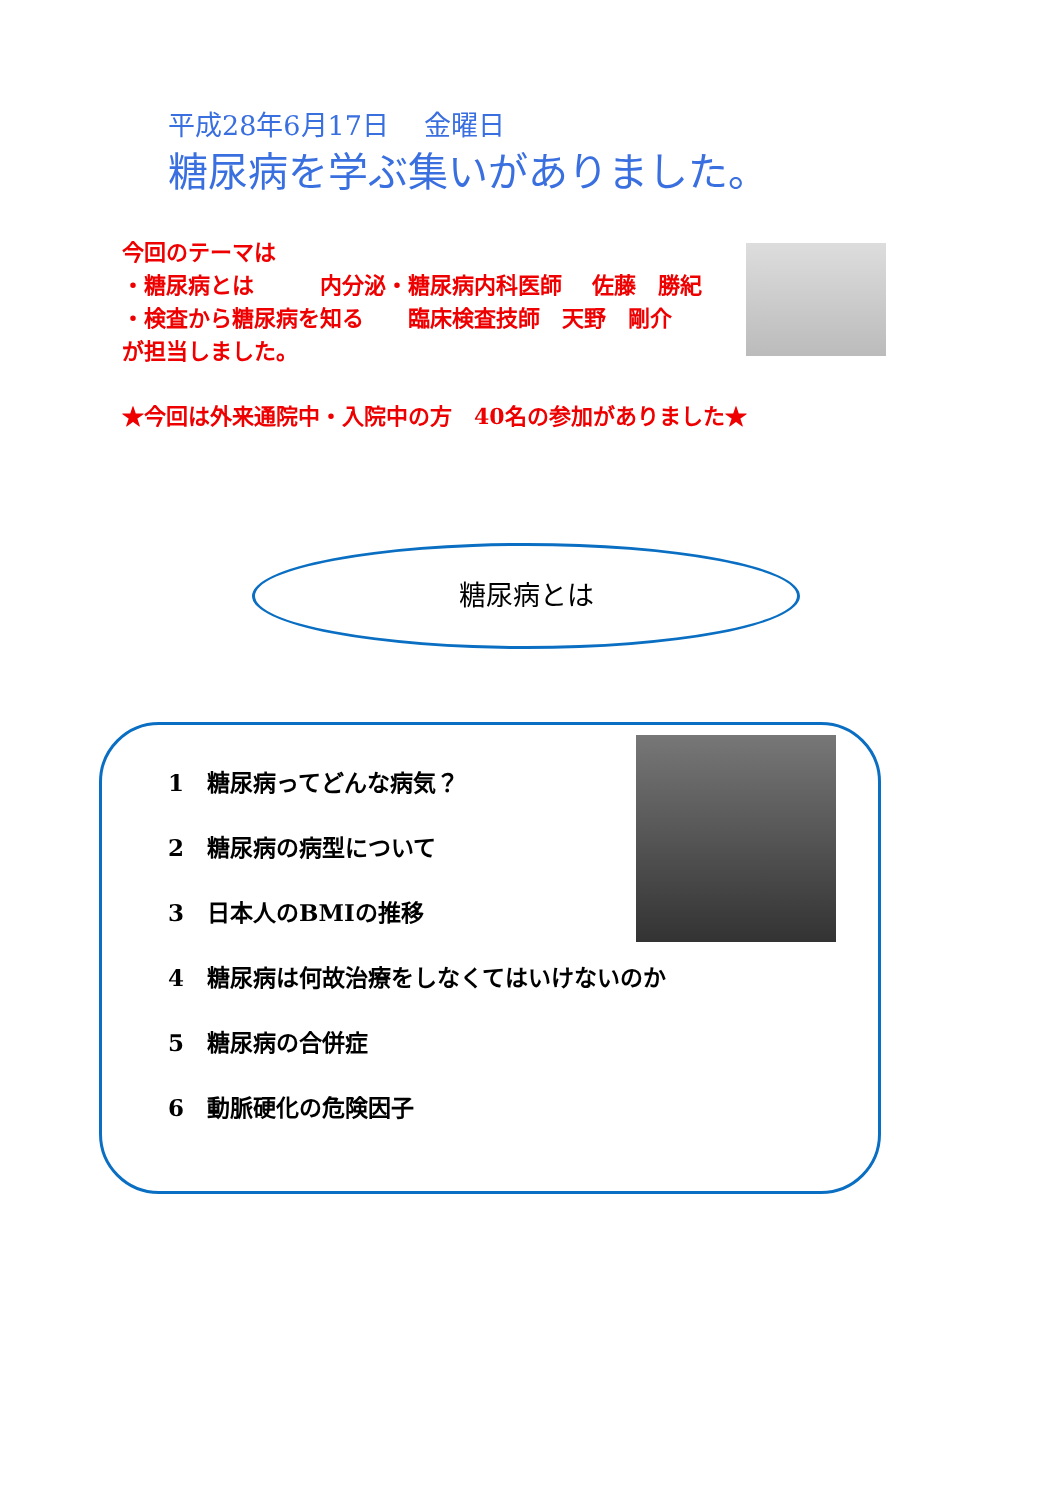平成28年6月17日　 金曜日
糖尿病を学ぶ集いがありました。
今回のテーマは
・糖尿病とは　　　内分泌・糖尿病内科医師　 佐藤　勝紀
・検査から糖尿病を知る　　臨床検査技師　天野　剛介
が担当しました。
★今回は外来通院中・入院中の方　40名の参加がありました★
糖尿病とは
1　糖尿病ってどんな病気？
2　糖尿病の病型について
3　日本人のBMIの推移
4　糖尿病は何故治療をしなくてはいけないのか
5　糖尿病の合併症
6　動脈硬化の危険因子